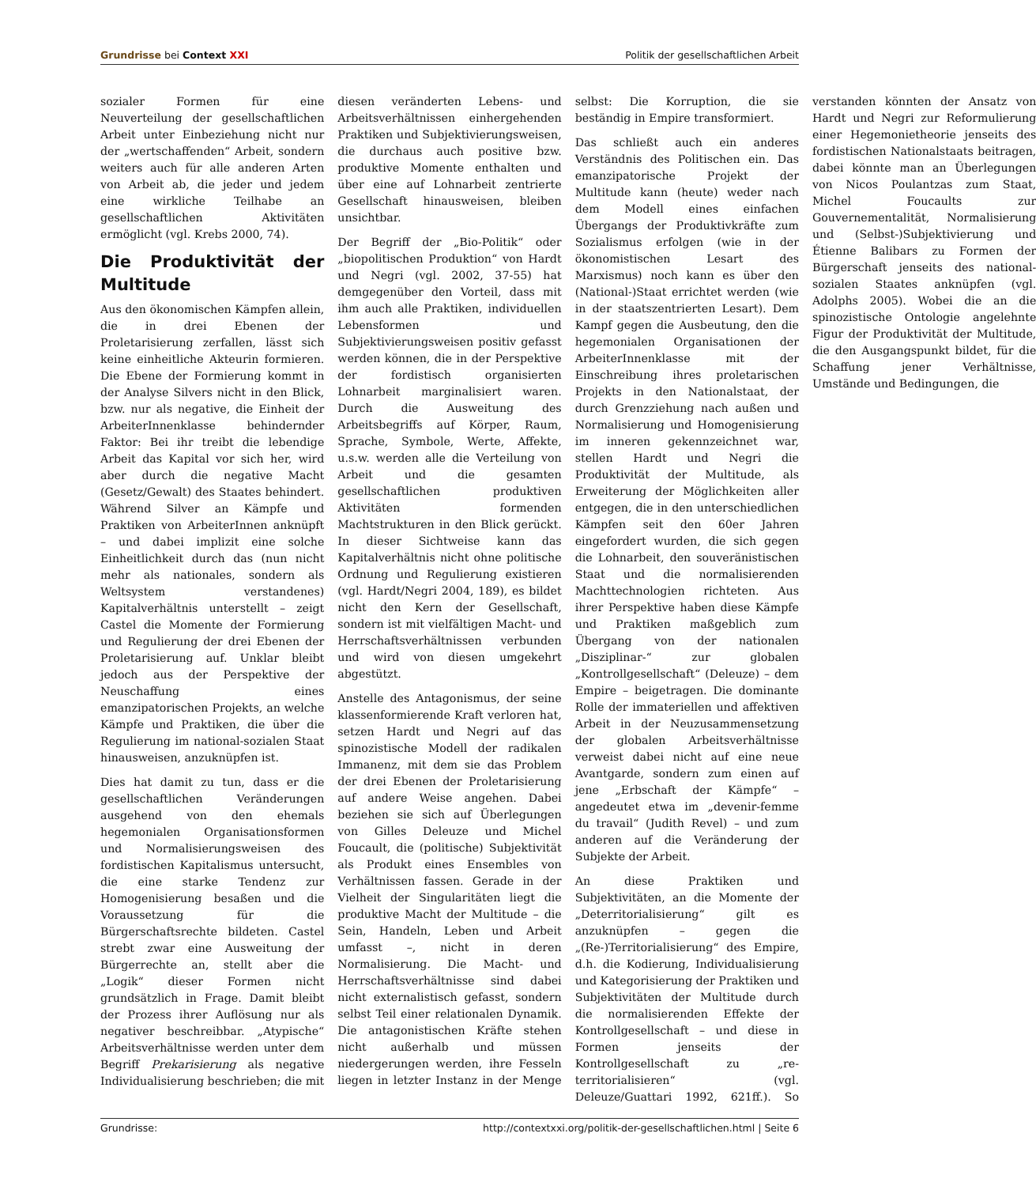Grundrisse bei Context XXI Politik der gesellschaftlichen Arbeit
sozialer Formen für eine Neuverteilung der gesellschaftlichen Arbeit unter Einbeziehung nicht nur der „wertschaffenden“ Arbeit, sondern weiters auch für alle anderen Arten von Arbeit ab, die jeder und jedem eine wirkliche Teilhabe an gesellschaftlichen Aktivitäten ermöglicht (vgl. Krebs 2000, 74).
Die Produktivität der Multitude
Aus den ökonomischen Kämpfen allein, die in drei Ebenen der Proletarisierung zerfallen, lässt sich keine einheitliche Akteurin formieren. Die Ebene der Formierung kommt in der Analyse Silvers nicht in den Blick, bzw. nur als negative, die Einheit der ArbeiterInnenklasse behindernder Faktor: Bei ihr treibt die lebendige Arbeit das Kapital vor sich her, wird aber durch die negative Macht (Gesetz/Gewalt) des Staates behindert. Während Silver an Kämpfe und Praktiken von ArbeiterInnen anknüpft – und dabei implizit eine solche Einheitlichkeit durch das (nun nicht mehr als nationales, sondern als Weltsystem verstandenes) Kapitalverhältnis unterstellt – zeigt Castel die Momente der Formierung und Regulierung der drei Ebenen der Proletarisierung auf. Unklar bleibt jedoch aus der Perspektive der Neuschaffung eines emanzipatorischen Projekts, an welche Kämpfe und Praktiken, die über die Regulierung im national-sozialen Staat hinausweisen, anzuknüpfen ist.
Dies hat damit zu tun, dass er die gesellschaftlichen Veränderungen ausgehend von den ehemals hegemonialen Organisationsformen und Normalisierungsweisen des fordistischen Kapitalismus untersucht, die eine starke Tendenz zur Homogenisierung besaßen und die Voraussetzung für die Bürgerschaftsrechte bildeten. Castel strebt zwar eine Ausweitung der Bürgerrechte an, stellt aber die „Logik“ dieser Formen nicht grundsätzlich in Frage. Damit bleibt der Prozess ihrer Auflösung nur als negativer beschreibbar. „Atypische“ Arbeitsverhältnisse werden unter dem Begriff Prekarisierung als negative Individualisierung beschrieben; die mit diesen veränderten Lebens- und Arbeitsverhältnissen einhergehenden Praktiken und Subjektivierungsweisen, die durchaus auch positive bzw. produktive Momente enthalten und über eine auf Lohnarbeit zentrierte Gesellschaft hinausweisen, bleiben unsichtbar.
Der Begriff der „Bio-Politik“ oder „biopolitischen Produktion“ von Hardt und Negri (vgl. 2002, 37-55) hat demgegenüber den Vorteil, dass mit ihm auch alle Praktiken, individuellen Lebensformen und Subjektivierungsweisen positiv gefasst werden können, die in der Perspektive der fordistisch organisierten Lohnarbeit marginalisiert waren. Durch die Ausweitung des Arbeitsbegriffs auf Körper, Raum, Sprache, Symbole, Werte, Affekte, u.s.w. werden alle die Verteilung von Arbeit und die gesamten gesellschaftlichen produktiven Aktivitäten formenden Machtstrukturen in den Blick gerückt. In dieser Sichtweise kann das Kapitalverhältnis nicht ohne politische Ordnung und Regulierung existieren (vgl. Hardt/Negri 2004, 189), es bildet nicht den Kern der Gesellschaft, sondern ist mit vielfältigen Macht- und Herrschaftsverhältnissen verbunden und wird von diesen umgekehrt abgestützt.
Anstelle des Antagonismus, der seine klassenformierende Kraft verloren hat, setzen Hardt und Negri auf das spinozistische Modell der radikalen Immanenz, mit dem sie das Problem der drei Ebenen der Proletarisierung auf andere Weise angehen. Dabei beziehen sie sich auf Überlegungen von Gilles Deleuze und Michel Foucault, die (politische) Subjektivität als Produkt eines Ensembles von Verhältnissen fassen. Gerade in der Vielheit der Singularitäten liegt die produktive Macht der Multitude – die Sein, Handeln, Leben und Arbeit umfasst –, nicht in deren Normalisierung. Die Macht- und Herrschaftsverhältnisse sind dabei nicht externalistisch gefasst, sondern selbst Teil einer relationalen Dynamik. Die antagonistischen Kräfte stehen nicht außerhalb und müssen niedergerungen werden, ihre Fesseln liegen in letzter Instanz in der Menge selbst: Die Korruption, die sie beständig in Empire transformiert.
Das schließt auch ein anderes Verständnis des Politischen ein. Das emanzipatorische Projekt der Multitude kann (heute) weder nach dem Modell eines einfachen Übergangs der Produktivkräfte zum Sozialismus erfolgen (wie in der ökonomistischen Lesart des Marxismus) noch kann es über den (National-)Staat errichtet werden (wie in der staatszentrierten Lesart). Dem Kampf gegen die Ausbeutung, den die hegemonialen Organisationen der ArbeiterInnenklasse mit der Einschreibung ihres proletarischen Projekts in den Nationalstaat, der durch Grenzziehung nach außen und Normalisierung und Homogenisierung im inneren gekennzeichnet war, stellen Hardt und Negri die Produktivität der Multitude, als Erweiterung der Möglichkeiten aller entgegen, die in den unterschiedlichen Kämpfen seit den 60er Jahren eingefordert wurden, die sich gegen die Lohnarbeit, den souveränistischen Staat und die normalisierenden Machttechnologien richteten. Aus ihrer Perspektive haben diese Kämpfe und Praktiken maßgeblich zum Übergang von der nationalen „Disziplinar-“ zur globalen „Kontrollgesellschaft“ (Deleuze) – dem Empire – beigetragen. Die dominante Rolle der immateriellen und affektiven Arbeit in der Neuzusammensetzung der globalen Arbeitsverhältnisse verweist dabei nicht auf eine neue Avantgarde, sondern zum einen auf jene „Erbschaft der Kämpfe“ – angedeutet etwa im „devenir-femme du travail“ (Judith Revel) – und zum anderen auf die Veränderung der Subjekte der Arbeit.
An diese Praktiken und Subjektivitäten, an die Momente der „Deterritorialisierung“ gilt es anzuknüpfen – gegen die „(Re-)Territorialisierung“ des Empire, d.h. die Kodierung, Individualisierung und Kategorisierung der Praktiken und Subjektivitäten der Multitude durch die normalisierenden Effekte der Kontrollgesellschaft – und diese in Formen jenseits der Kontrollgesellschaft zu „re-territorialisieren“ (vgl. Deleuze/Guattari 1992, 621ff.). So verstanden könnten der Ansatz von Hardt und Negri zur Reformulierung einer Hegemonietheorie jenseits des fordistischen Nationalstaats beitragen, dabei könnte man an Überlegungen von Nicos Poulantzas zum Staat, Michel Foucaults zur Gouvernementalität, Normalisierung und (Selbst-)Subjektivierung und Étienne Balibars zu Formen der Bürgerschaft jenseits des national-sozialen Staates anknüpfen (vgl. Adolphs 2005). Wobei die an die spinozistische Ontologie angelehnte Figur der Produktivität der Multitude, die den Ausgangspunkt bildet, für die Schaffung jener Verhältnisse, Umstände und Bedingungen, die
Grundrisse: http://contextxxi.org/politik-der-gesellschaftlichen.html | Seite 6